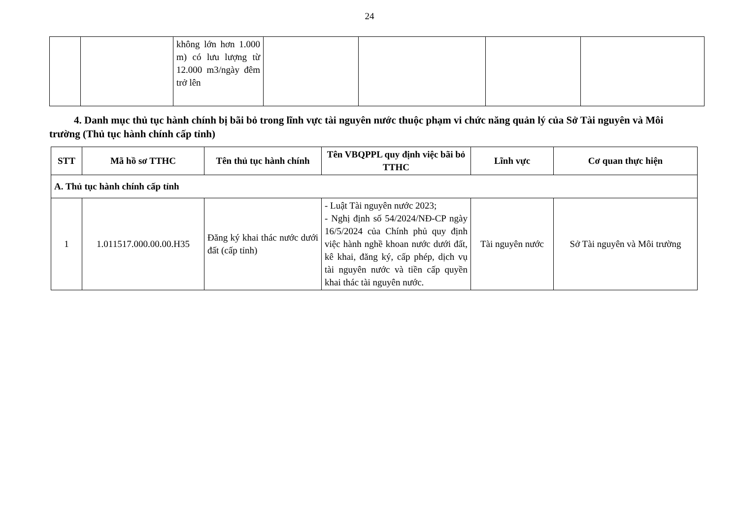24
| | | không lớn hơn 1.000 m) có lưu lượng từ 12.000 m3/ngày đêm trở lên | | | | |
4. Danh mục thủ tục hành chính bị bãi bỏ trong lĩnh vực tài nguyên nước thuộc phạm vi chức năng quản lý của Sở Tài nguyên và Môi trường (Thủ tục hành chính cấp tỉnh)
| STT | Mã hồ sơ TTHC | Tên thủ tục hành chính | Tên VBQPPL quy định việc bãi bỏ TTHC | Lĩnh vực | Cơ quan thực hiện |
| --- | --- | --- | --- | --- | --- |
| A. Thủ tục hành chính cấp tỉnh | | | | | |
| 1 | 1.011517.000.00.00.H35 | Đăng ký khai thác nước dưới đất (cấp tỉnh) | - Luật Tài nguyên nước 2023; - Nghị định số 54/2024/NĐ-CP ngày 16/5/2024 của Chính phủ quy định việc hành nghề khoan nước dưới đất, kê khai, đăng ký, cấp phép, dịch vụ tài nguyên nước và tiền cấp quyền khai thác tài nguyên nước. | Tài nguyên nước | Sở Tài nguyên và Môi trường |